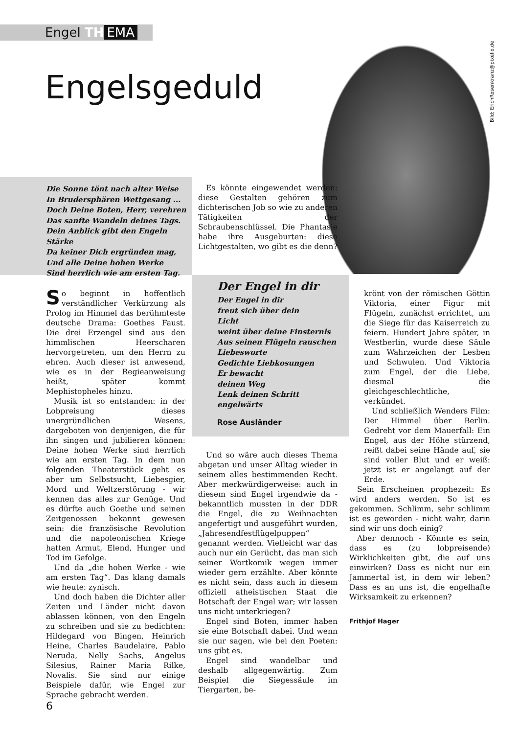Engel TH EMA
Engelsgeduld
Bild: ErichRosenkranz@pixelio.de
Die Sonne tönt nach alter Weise
In Brudersphären Wettgesang ...
Doch Deine Boten, Herr, verehren
Das sanfte Wandeln deines Tags.
Dein Anblick gibt den Engeln Stärke
Da keiner Dich ergründen mag,
Und alle Deine hohen Werke
Sind herrlich wie am ersten Tag.
Es könnte eingewendet werden: diese Gestalten gehören zum dichterischen Job so wie zu anderen Tätigkeiten der Schraubenschlüssel. Die Phantasie habe ihre Ausgeburten: diese Lichtgestalten, wo gibt es die denn?
Der Engel in dir
Der Engel in dir
freut sich über dein
Licht
weint über deine Finsternis
Aus seinen Flügeln rauschen
Liebesworte
Gedichte Liebkosungen
Er bewacht
deinen Weg
Lenk deinen Schritt
engelwärts
Rose Ausländer
So beginnt in hoffentlich verständlicher Verkürzung als Prolog im Himmel das berühmteste deutsche Drama: Goethes Faust. Die drei Erzengel sind aus den himmlischen Heerscharen hervorgetreten, um den Herrn zu ehren. Auch dieser ist anwesend, wie es in der Regieanweisung heißt, später kommt Mephistopheles hinzu.
Musik ist so entstanden: in der Lobpreisung dieses unergründlichen Wesens, dargeboten von denjenigen, die für ihn singen und jubilieren können: Deine hohen Werke sind herrlich wie am ersten Tag. In dem nun folgenden Theaterstück geht es aber um Selbstsucht, Liebesgier, Mord und Weltzerstörung - wir kennen das alles zur Genüge. Und es dürfte auch Goethe und seinen Zeitgenossen bekannt gewesen sein: die französische Revolution und die napoleonischen Kriege hatten Armut, Elend, Hunger und Tod im Gefolge.
Und da „die hohen Werke - wie am ersten Tag“. Das klang damals wie heute: zynisch.
Und doch haben die Dichter aller Zeiten und Länder nicht davon ablassen können, von den Engeln zu schreiben und sie zu bedichten: Hildegard von Bingen, Heinrich Heine, Charles Baudelaire, Pablo Neruda, Nelly Sachs, Angelus Silesius, Rainer Maria Rilke, Novalis. Sie sind nur einige Beispiele dafür, wie Engel zur Sprache gebracht werden.
Und so wäre auch dieses Thema abgetan und unser Alltag wieder in seinem alles bestimmenden Recht. Aber merkwürdigerweise: auch in diesem sind Engel irgendwie da - bekanntlich mussten in der DDR die Engel, die zu Weihnachten angefertigt und ausgeführt wurden, „Jahresendfestflügelpuppen“ genannt werden. Vielleicht war das auch nur ein Gerücht, das man sich seiner Wortkomik wegen immer wieder gern erzählte. Aber könnte es nicht sein, dass auch in diesem offiziell atheistischen Staat die Botschaft der Engel war; wir lassen uns nicht unterkriegen?
Engel sind Boten, immer haben sie eine Botschaft dabei. Und wenn sie nur sagen, wie bei den Poeten: uns gibt es.
Engel sind wandelbar und deshalb allgegenwärtig. Zum Beispiel die Siegessäule im Tiergarten, be-
krönt von der römischen Göttin Viktoria, einer Figur mit Flügeln, zunächst errichtet, um die Siege für das Kaiserreich zu feiern. Hundert Jahre später, in Westberlin, wurde diese Säule zum Wahrzeichen der Lesben und Schwulen. Und Viktoria zum Engel, der die Liebe, diesmal die gleichgeschlechtliche, verkündet.
Und schließlich Wenders Film: Der Himmel über Berlin. Gedreht vor dem Mauerfall: Ein Engel, aus der Höhe stürzend, reißt dabei seine Hände auf, sie sind voller Blut und er weiß: jetzt ist er angelangt auf der Erde.
Sein Erscheinen prophezeit: Es wird anders werden. So ist es gekommen. Schlimm, sehr schlimm ist es geworden - nicht wahr, darin sind wir uns doch einig?
Aber dennoch - Könnte es sein, dass es (zu lobpreisende) Wirklichkeiten gibt, die auf uns einwirken? Dass es nicht nur ein Jammertal ist, in dem wir leben? Dass es an uns ist, die engelhafte Wirksamkeit zu erkennen?
Frithjof Hager
6